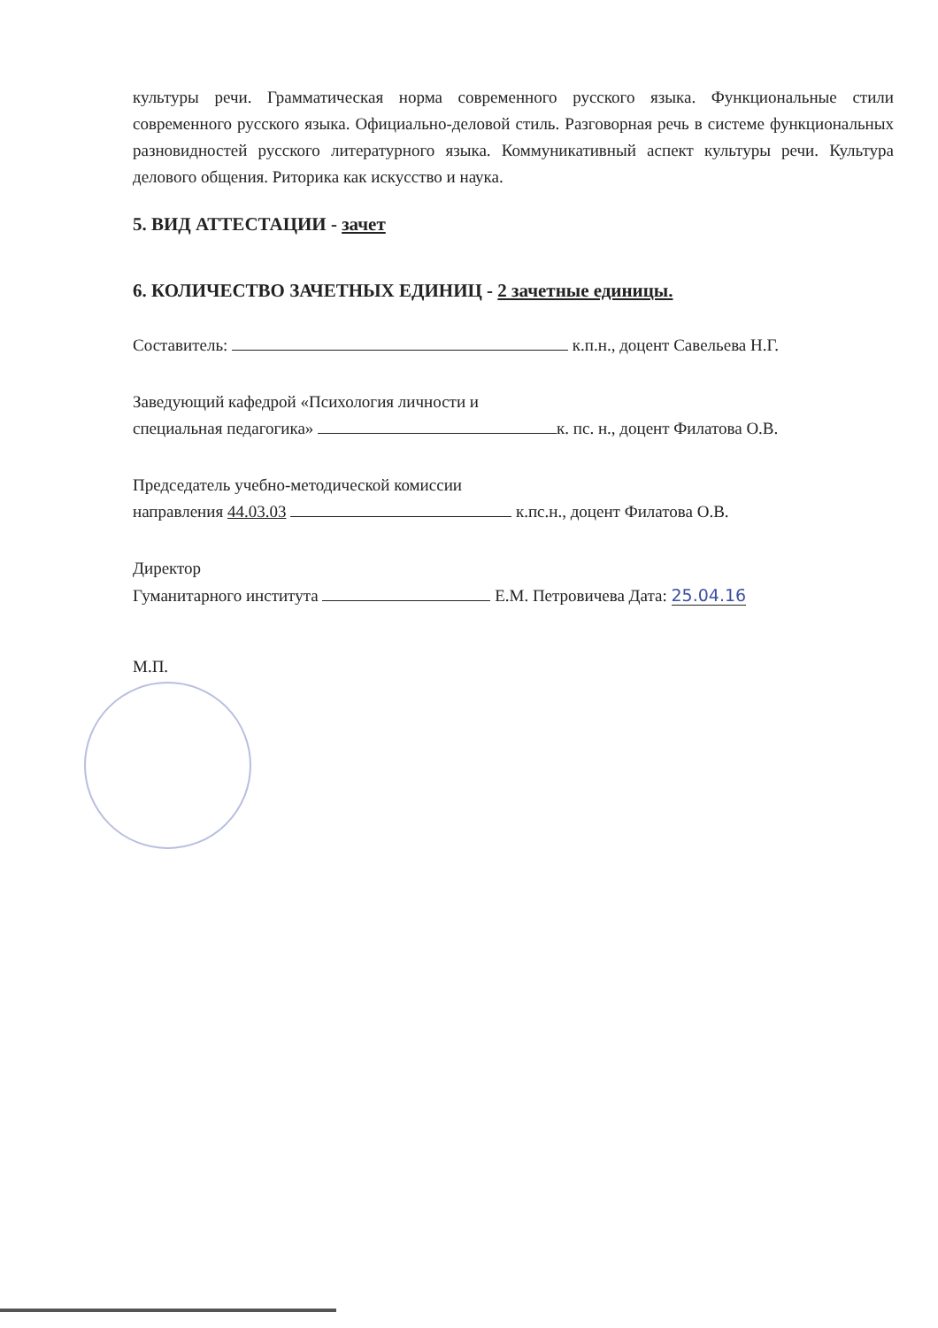культуры речи. Грамматическая норма современного русского языка. Функциональные стили современного русского языка. Официально-деловой стиль. Разговорная речь в системе функциональных разновидностей русского литературного языка. Коммуникативный аспект культуры речи. Культура делового общения. Риторика как искусство и наука.
5. ВИД АТТЕСТАЦИИ - зачет
6. КОЛИЧЕСТВО ЗАЧЕТНЫХ ЕДИНИЦ - 2 зачетные единицы.
Составитель: к.п.н., доцент Савельева Н.Г.
Заведующий кафедрой «Психология личности и
специальная педагогика» к. пс. н., доцент Филатова О.В.
Председатель учебно-методической комиссии
направления 44.03.03 к.пс.н., доцент Филатова О.В.
Директор
Гуманитарного института Е.М. Петровичева Дата: 25.04.16
М.П.